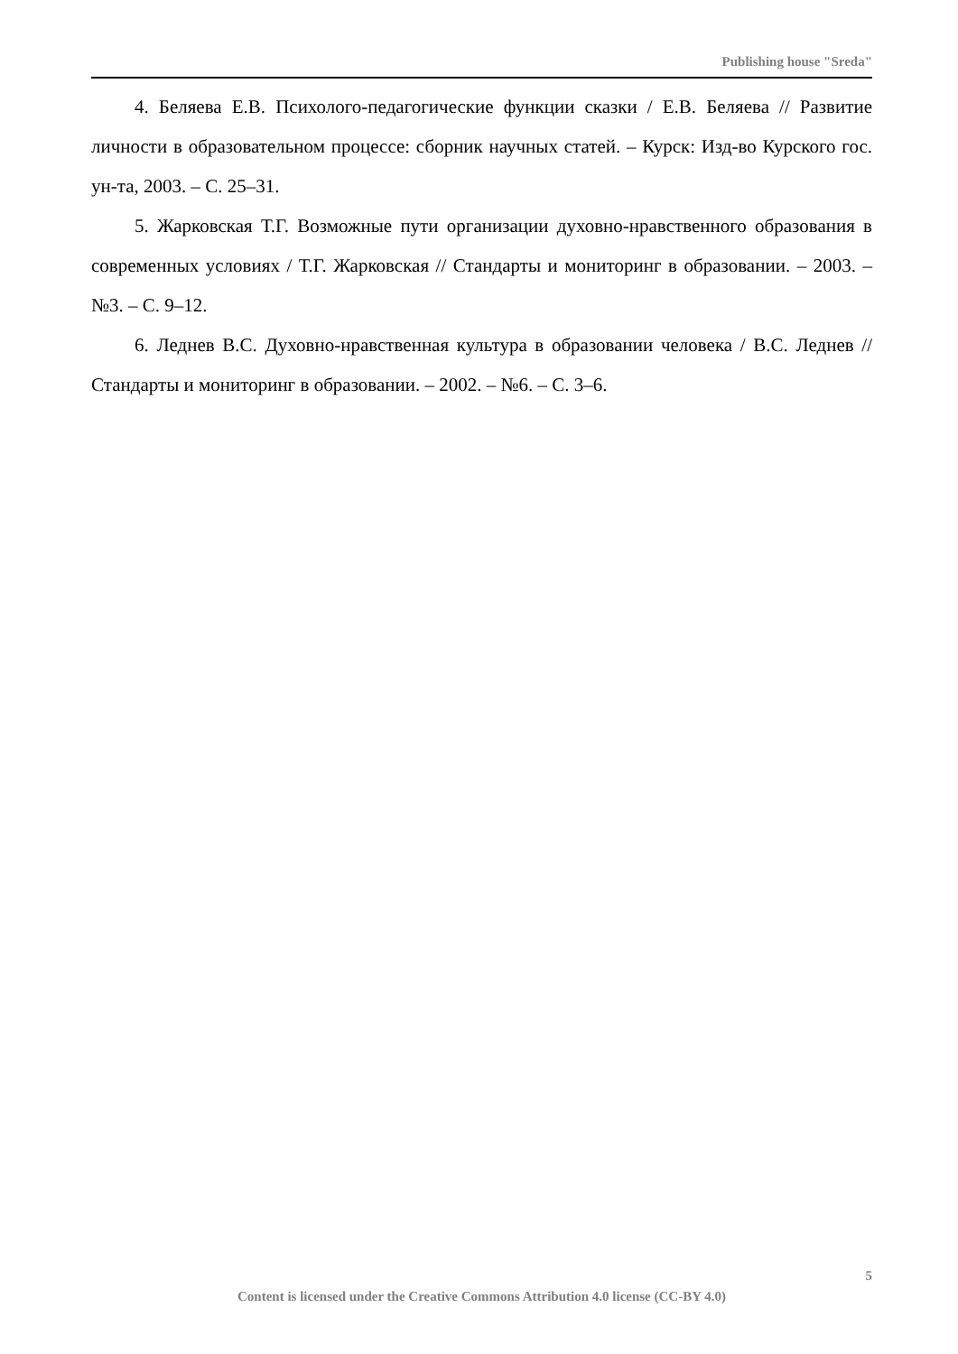Publishing house "Sreda"
4. Беляева Е.В. Психолого-педагогические функции сказки / Е.В. Беляева // Развитие личности в образовательном процессе: сборник научных статей. – Курск: Изд-во Курского гос. ун-та, 2003. – С. 25–31.
5. Жарковская Т.Г. Возможные пути организации духовно-нравственного образования в современных условиях / Т.Г. Жарковская // Стандарты и монито­ринг в образовании. – 2003. – №3. – С. 9–12.
6. Леднев В.С. Духовно-нравственная культура в образовании человека / В.С. Леднев // Стандарты и мониторинг в образовании. – 2002. – №6. – С. 3–6.
5
Content is licensed under the Creative Commons Attribution 4.0 license (CC-BY 4.0)